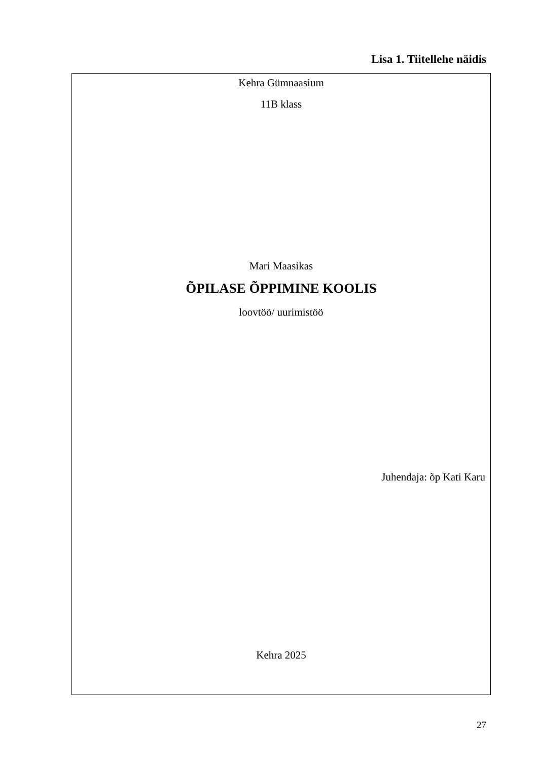Lisa 1. Tiitellehe näidis
Kehra Gümnaasium
11B klass
Mari Maasikas
ÕPILASE ÕPPIMINE KOOLIS
loovtöö/ uurimistöö
Juhendaja: õp Kati Karu
Kehra 2025
27